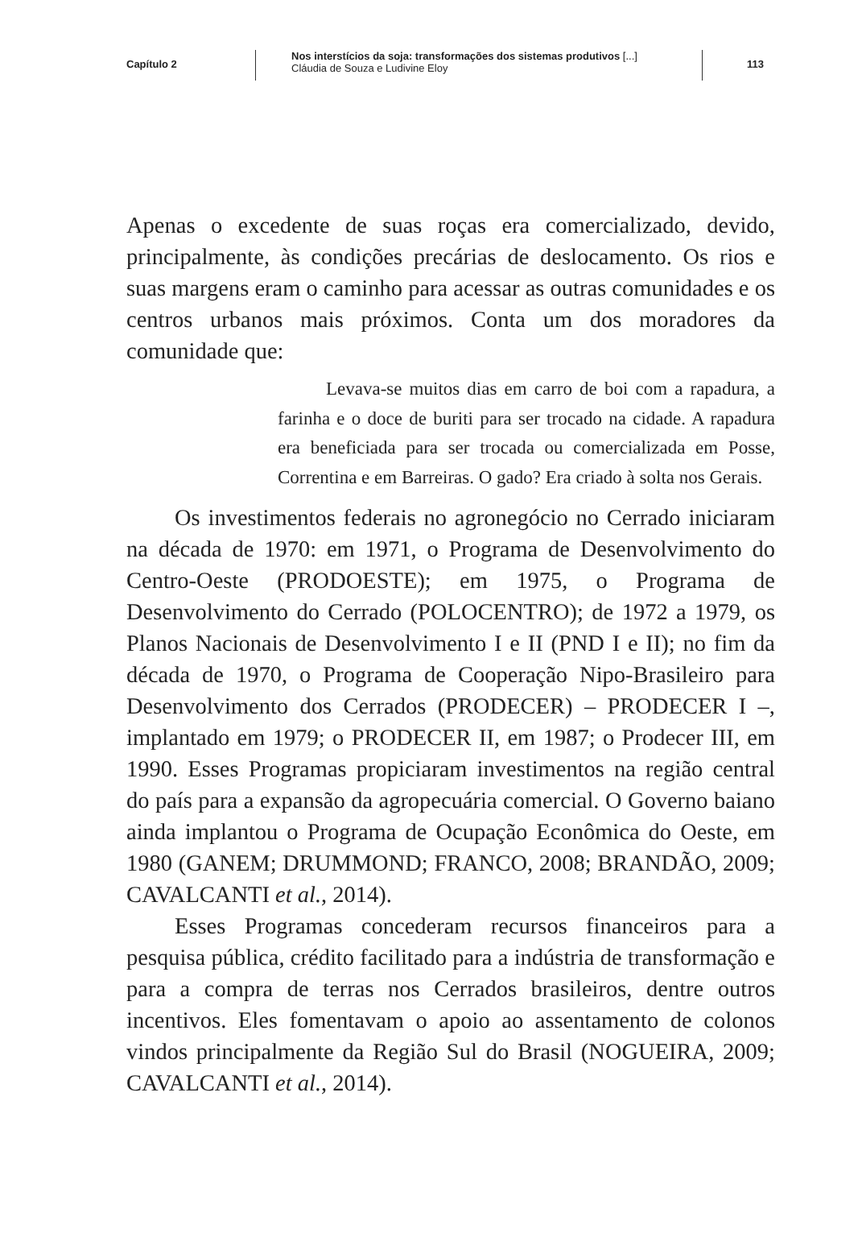Capítulo 2
Nos interstícios da soja: transformações dos sistemas produtivos [...]
Cláudia de Souza e Ludivine Eloy
113
Apenas o excedente de suas roças era comercializado, devido, principalmente, às condições precárias de deslocamento. Os rios e suas margens eram o caminho para acessar as outras comunidades e os centros urbanos mais próximos. Conta um dos moradores da comunidade que:
Levava-se muitos dias em carro de boi com a rapadura, a farinha e o doce de buriti para ser trocado na cidade. A rapadura era beneficiada para ser trocada ou comercializada em Posse, Correntina e em Barreiras. O gado? Era criado à solta nos Gerais.
Os investimentos federais no agronegócio no Cerrado iniciaram na década de 1970: em 1971, o Programa de Desenvolvimento do Centro-Oeste (PRODOESTE); em 1975, o Programa de Desenvolvimento do Cerrado (POLOCENTRO); de 1972 a 1979, os Planos Nacionais de Desenvolvimento I e II (PND I e II); no fim da década de 1970, o Programa de Cooperação Nipo-Brasileiro para Desenvolvimento dos Cerrados (PRODECER) – PRODECER I –, implantado em 1979; o PRODECER II, em 1987; o Prodecer III, em 1990. Esses Programas propiciaram investimentos na região central do país para a expansão da agropecuária comercial. O Governo baiano ainda implantou o Programa de Ocupação Econômica do Oeste, em 1980 (GANEM; DRUMMOND; FRANCO, 2008; BRANDÃO, 2009; CAVALCANTI et al., 2014).
Esses Programas concederam recursos financeiros para a pesquisa pública, crédito facilitado para a indústria de transformação e para a compra de terras nos Cerrados brasileiros, dentre outros incentivos. Eles fomentavam o apoio ao assentamento de colonos vindos principalmente da Região Sul do Brasil (NOGUEIRA, 2009; CAVALCANTI et al., 2014).